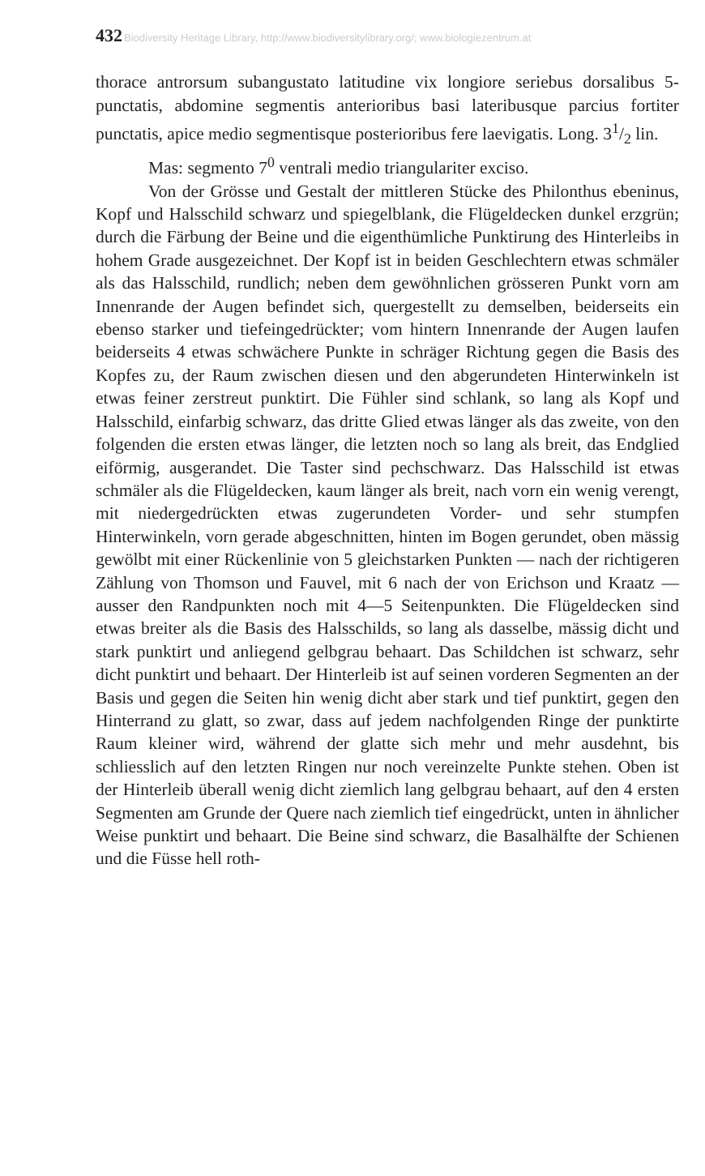432 Biodiversity Heritage Library, http://www.biodiversitylibrary.org/; www.biologiezentrum.at
thorace antrorsum subangustato latitudine vix longiore seriebus dorsalibus 5-punctatis, abdomine segmentis anterioribus basi lateribusque parcius fortiter punctatis, apice medio segmentisque posterioribus fere laevigatis. Long. 31/2 lin.
Mas: segmento 7<sup>0</sup> ventrali medio triangulariter exciso.
Von der Grösse und Gestalt der mittleren Stücke des Philonthus ebeninus, Kopf und Halsschild schwarz und spiegelblank, die Flügeldecken dunkel erzgrün; durch die Färbung der Beine und die eigenthümliche Punktirung des Hinterleibs in hohem Grade ausgezeichnet. Der Kopf ist in beiden Geschlechtern etwas schmäler als das Halsschild, rundlich; neben dem gewöhnlichen grösseren Punkt vorn am Innenrande der Augen befindet sich, quergestellt zu demselben, beiderseits ein ebenso starker und tiefeingedrückter; vom hintern Innenrande der Augen laufen beiderseits 4 etwas schwächere Punkte in schräger Richtung gegen die Basis des Kopfes zu, der Raum zwischen diesen und den abgerundeten Hinterwinkeln ist etwas feiner zerstreut punktirt. Die Fühler sind schlank, so lang als Kopf und Halsschild, einfarbig schwarz, das dritte Glied etwas länger als das zweite, von den folgenden die ersten etwas länger, die letzten noch so lang als breit, das Endglied eiförmig, ausgerandet. Die Taster sind pechschwarz. Das Halsschild ist etwas schmäler als die Flügeldecken, kaum länger als breit, nach vorn ein wenig verengt, mit niedergedrückten etwas zugerundeten Vorder- und sehr stumpfen Hinterwinkeln, vorn gerade abgeschnitten, hinten im Bogen gerundet, oben mässig gewölbt mit einer Rückenlinie von 5 gleichstarken Punkten — nach der richtigeren Zählung von Thomson und Fauvel, mit 6 nach der von Erichson und Kraatz — ausser den Randpunkten noch mit 4—5 Seitenpunkten. Die Flügeldecken sind etwas breiter als die Basis des Halsschilds, so lang als dasselbe, mässig dicht und stark punktirt und anliegend gelbgrau behaart. Das Schildchen ist schwarz, sehr dicht punktirt und behaart. Der Hinterleib ist auf seinen vorderen Segmenten an der Basis und gegen die Seiten hin wenig dicht aber stark und tief punktirt, gegen den Hinterrand zu glatt, so zwar, dass auf jedem nachfolgenden Ringe der punktirte Raum kleiner wird, während der glatte sich mehr und mehr ausdehnt, bis schliesslich auf den letzten Ringen nur noch vereinzelte Punkte stehen. Oben ist der Hinterleib überall wenig dicht ziemlich lang gelbgrau behaart, auf den 4 ersten Segmenten am Grunde der Quere nach ziemlich tief eingedrückt, unten in ähnlicher Weise punktirt und behaart. Die Beine sind schwarz, die Basalhälfte der Schienen und die Füsse hell roth-